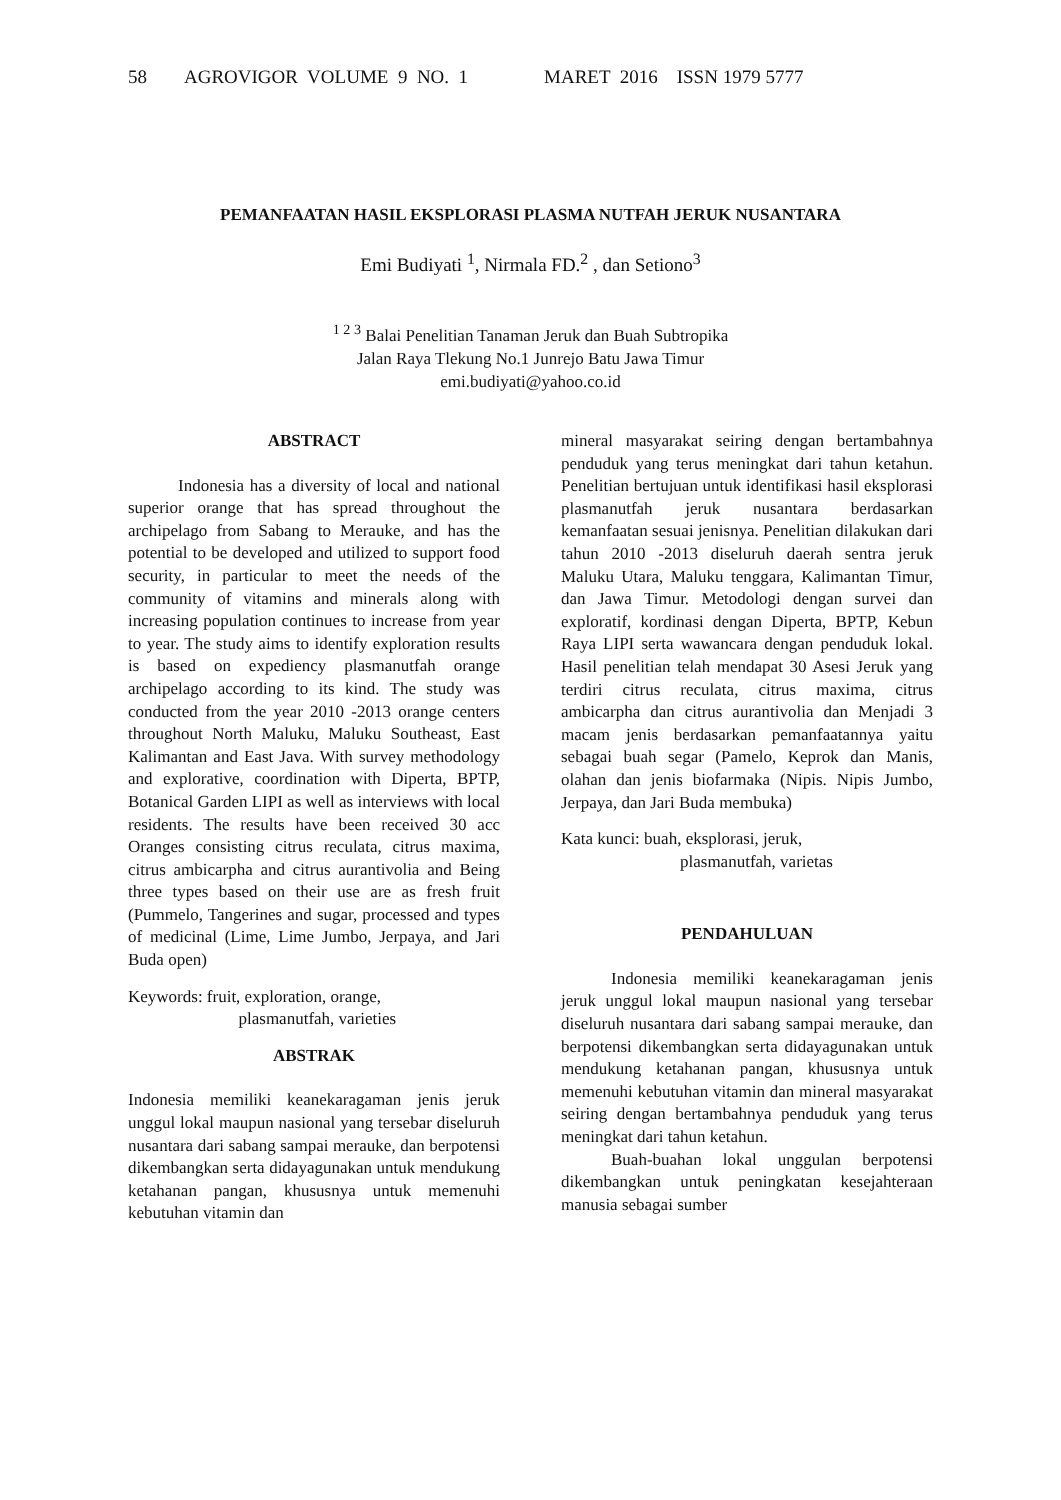58 AGROVIGOR VOLUME 9 NO. 1 MARET 2016 ISSN 1979 5777
PEMANFAATAN HASIL EKSPLORASI PLASMA NUTFAH JERUK NUSANTARA
Emi Budiyati <sup>1</sup>, Nirmala FD.<sup>2</sup> , dan Setiono<sup>3</sup>
<sup>1 2 3</sup> Balai Penelitian Tanaman Jeruk dan Buah Subtropika
Jalan Raya Tlekung No.1 Junrejo Batu Jawa Timur
emi.budiyati@yahoo.co.id
ABSTRACT
Indonesia has a diversity of local and national superior orange that has spread throughout the archipelago from Sabang to Merauke, and has the potential to be developed and utilized to support food security, in particular to meet the needs of the community of vitamins and minerals along with increasing population continues to increase from year to year. The study aims to identify exploration results is based on expediency plasmanutfah orange archipelago according to its kind. The study was conducted from the year 2010 -2013 orange centers throughout North Maluku, Maluku Southeast, East Kalimantan and East Java. With survey methodology and explorative, coordination with Diperta, BPTP, Botanical Garden LIPI as well as interviews with local residents. The results have been received 30 acc Oranges consisting citrus reculata, citrus maxima, citrus ambicarpha and citrus aurantivolia and Being three types based on their use are as fresh fruit (Pummelo, Tangerines and sugar, processed and types of medicinal (Lime, Lime Jumbo, Jerpaya, and Jari Buda open)
Keywords: fruit, exploration, orange,
plasmanutfah, varieties
ABSTRAK
Indonesia memiliki keanekaragaman jenis jeruk unggul lokal maupun nasional yang tersebar diseluruh nusantara dari sabang sampai merauke, dan berpotensi dikembangkan serta didayagunakan untuk mendukung ketahanan pangan, khususnya untuk memenuhi kebutuhan vitamin dan
mineral masyarakat seiring dengan bertambahnya penduduk yang terus meningkat dari tahun ketahun. Penelitian bertujuan untuk identifikasi hasil eksplorasi plasmanutfah jeruk nusantara berdasarkan kemanfaatan sesuai jenisnya. Penelitian dilakukan dari tahun 2010 -2013 diseluruh daerah sentra jeruk Maluku Utara, Maluku tenggara, Kalimantan Timur, dan Jawa Timur. Metodologi dengan survei dan exploratif, kordinasi dengan Diperta, BPTP, Kebun Raya LIPI serta wawancara dengan penduduk lokal. Hasil penelitian telah mendapat 30 Asesi Jeruk yang terdiri citrus reculata, citrus maxima, citrus ambicarpha dan citrus aurantivolia dan Menjadi 3 macam jenis berdasarkan pemanfaatannya yaitu sebagai buah segar (Pamelo, Keprok dan Manis, olahan dan jenis biofarmaka (Nipis. Nipis Jumbo, Jerpaya, dan Jari Buda membuka)
Kata kunci: buah, eksplorasi, jeruk,
plasmanutfah, varietas
PENDAHULUAN
Indonesia memiliki keanekaragaman jenis jeruk unggul lokal maupun nasional yang tersebar diseluruh nusantara dari sabang sampai merauke, dan berpotensi dikembangkan serta didayagunakan untuk mendukung ketahanan pangan, khususnya untuk memenuhi kebutuhan vitamin dan mineral masyarakat seiring dengan bertambahnya penduduk yang terus meningkat dari tahun ketahun.
Buah-buahan lokal unggulan berpotensi dikembangkan untuk peningkatan kesejahteraan manusia sebagai sumber